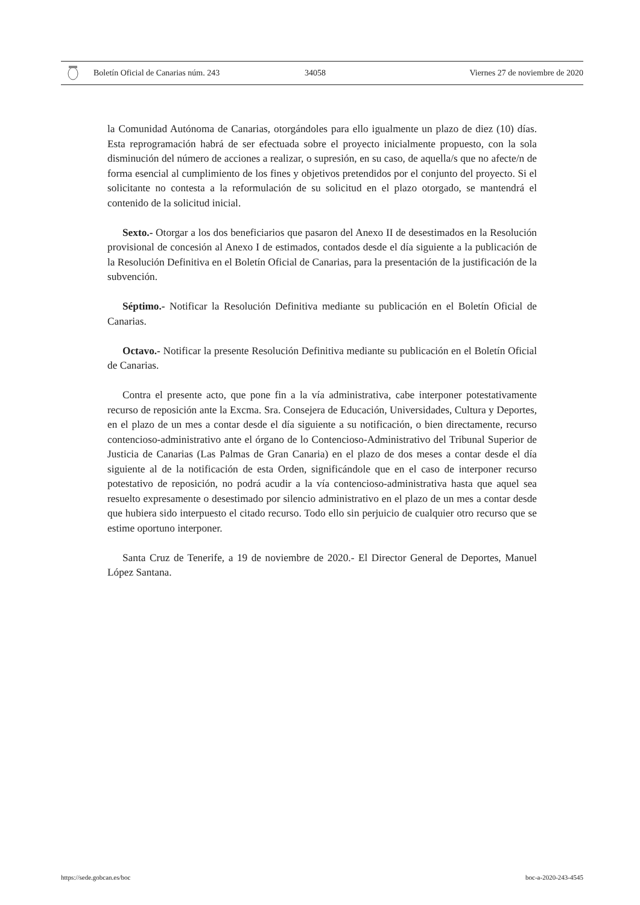Boletín Oficial de Canarias núm. 243 34058 Viernes 27 de noviembre de 2020
la Comunidad Autónoma de Canarias, otorgándoles para ello igualmente un plazo de diez (10) días. Esta reprogramación habrá de ser efectuada sobre el proyecto inicialmente propuesto, con la sola disminución del número de acciones a realizar, o supresión, en su caso, de aquella/s que no afecte/n de forma esencial al cumplimiento de los fines y objetivos pretendidos por el conjunto del proyecto. Si el solicitante no contesta a la reformulación de su solicitud en el plazo otorgado, se mantendrá el contenido de la solicitud inicial.
Sexto.- Otorgar a los dos beneficiarios que pasaron del Anexo II de desestimados en la Resolución provisional de concesión al Anexo I de estimados, contados desde el día siguiente a la publicación de la Resolución Definitiva en el Boletín Oficial de Canarias, para la presentación de la justificación de la subvención.
Séptimo.- Notificar la Resolución Definitiva mediante su publicación en el Boletín Oficial de Canarias.
Octavo.- Notificar la presente Resolución Definitiva mediante su publicación en el Boletín Oficial de Canarias.
Contra el presente acto, que pone fin a la vía administrativa, cabe interponer potestativamente recurso de reposición ante la Excma. Sra. Consejera de Educación, Universidades, Cultura y Deportes, en el plazo de un mes a contar desde el día siguiente a su notificación, o bien directamente, recurso contencioso-administrativo ante el órgano de lo Contencioso-Administrativo del Tribunal Superior de Justicia de Canarias (Las Palmas de Gran Canaria) en el plazo de dos meses a contar desde el día siguiente al de la notificación de esta Orden, significándole que en el caso de interponer recurso potestativo de reposición, no podrá acudir a la vía contencioso-administrativa hasta que aquel sea resuelto expresamente o desestimado por silencio administrativo en el plazo de un mes a contar desde que hubiera sido interpuesto el citado recurso. Todo ello sin perjuicio de cualquier otro recurso que se estime oportuno interponer.
Santa Cruz de Tenerife, a 19 de noviembre de 2020.- El Director General de Deportes, Manuel López Santana.
https://sede.gobcan.es/boc boc-a-2020-243-4545